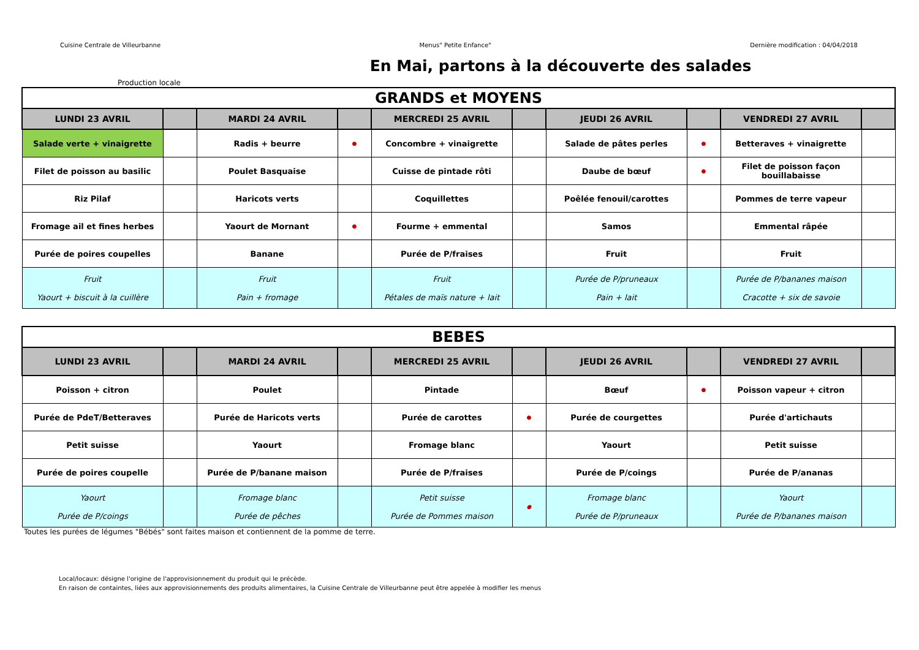Cuisine Centrale de Villeurbanne Menus" Petite Enfance" Dernière modification : 04/04/2018
En Mai, partons à la découverte des salades
Production locale
| GRANDS et MOYENS | | | | | | | | | |
| LUNDI 23 AVRIL | | MARDI 24 AVRIL | | MERCREDI 25 AVRIL | | JEUDI 26 AVRIL | | VENDREDI 27 AVRIL | |
| Salade verte + vinaigrette | | Radis + beurre | ● | Concombre + vinaigrette | | Salade de pâtes perles | ● | Betteraves + vinaigrette | |
| Filet de poisson au basilic | | Poulet Basquaise | | Cuisse de pintade rôti | | Daube de bœuf | ● | Filet de poisson façon bouillabaisse | |
| Riz Pilaf | | Haricots verts | | Coquillettes | | Poêlée fenouil/carottes | | Pommes de terre vapeur | |
| Fromage ail et fines herbes | | Yaourt de Mornant | ● | Fourme + emmental | | Samos | | Emmental râpée | |
| Purée de poires coupelles | | Banane | | Purée de P/fraises | | Fruit | | Fruit | |
| Fruit Yaourt + biscuit à la cuillère | | Fruit Pain + fromage | | Fruit Pétales de maïs nature + lait | | Purée de P/pruneaux Pain + lait | | Purée de P/bananes maison Cracotte + six de savoie | |
| BEBES | | | | | | | | | |
| LUNDI 23 AVRIL | | MARDI 24 AVRIL | | MERCREDI 25 AVRIL | | JEUDI 26 AVRIL | | VENDREDI 27 AVRIL | |
| Poisson + citron | | Poulet | | Pintade | | Bœuf | ● | Poisson vapeur + citron | |
| Purée de PdeT/Betteraves | | Purée de Haricots verts | | Purée de carottes | ● | Purée de courgettes | | Purée d'artichauts | |
| Petit suisse | | Yaourt | | Fromage blanc | | Yaourt | | Petit suisse | |
| Purée de poires coupelle | | Purée de P/banane maison | | Purée de P/fraises | | Purée de P/coings | | Purée de P/ananas | |
| Yaourt Purée de P/coings | | Fromage blanc Purée de pêches | | Petit suisse Purée de Pommes maison | ● | Fromage blanc Purée de P/pruneaux | | Yaourt Purée de P/bananes maison | |
Toutes les purées de légumes "Bébés" sont faites maison et contiennent de la pomme de terre.
Local/locaux: désigne l'origine de l'approvisionnement du produit qui le précède.
En raison de containtes, liées aux approvisionnements des produits alimentaires, la Cuisine Centrale de Villeurbanne peut être appelée à modifier les menus